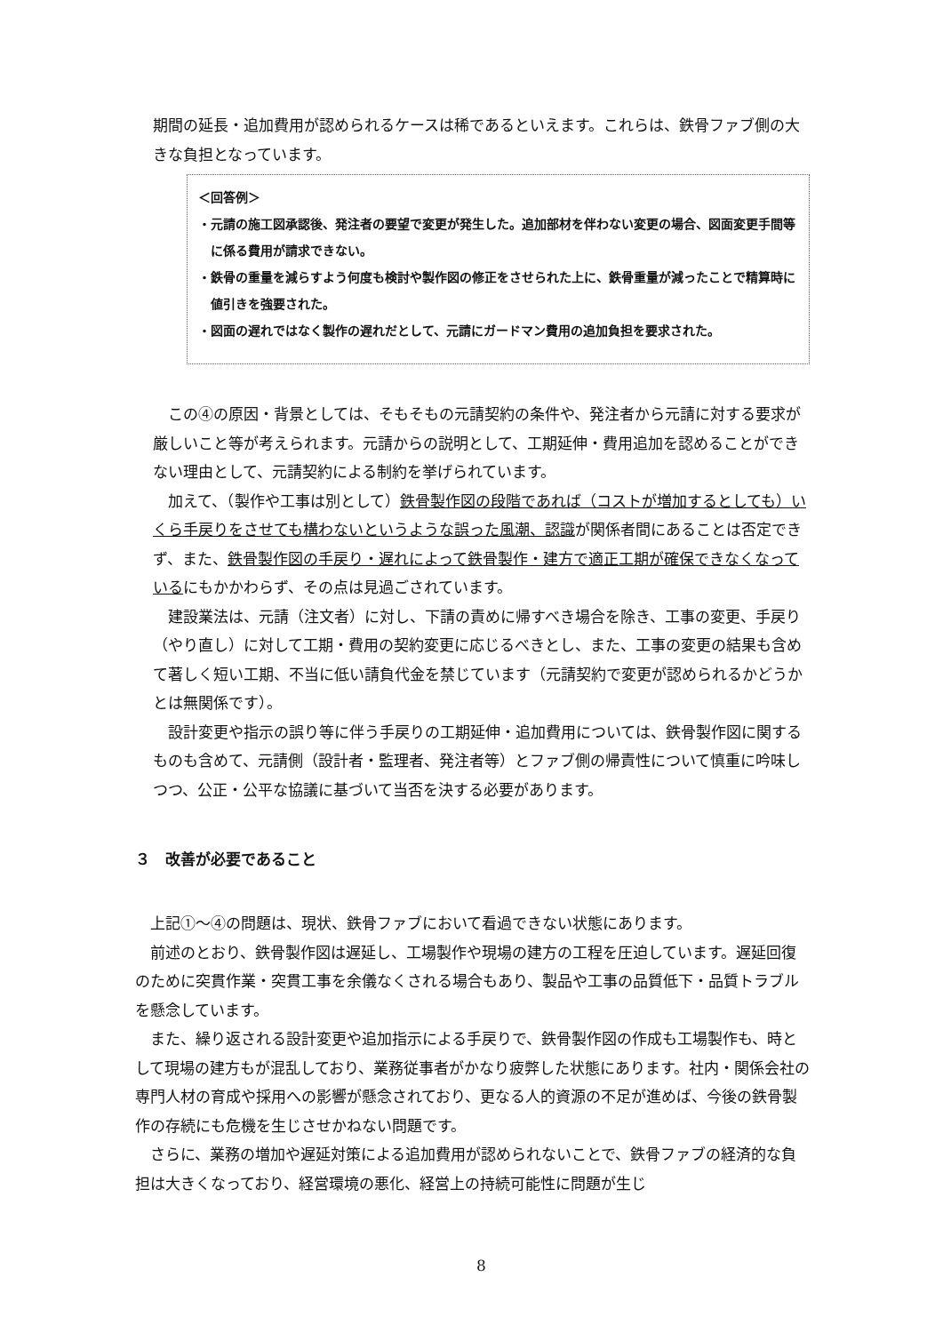期間の延長・追加費用が認められるケースは稀であるといえます。これらは、鉄骨ファブ側の大きな負担となっています。
＜回答例＞
・元請の施工図承認後、発注者の要望で変更が発生した。追加部材を伴わない変更の場合、図面変更手間等に係る費用が請求できない。
・鉄骨の重量を減らすよう何度も検討や製作図の修正をさせられた上に、鉄骨重量が減ったことで精算時に値引きを強要された。
・図面の遅れではなく製作の遅れだとして、元請にガードマン費用の追加負担を要求された。
この④の原因・背景としては、そもそもの元請契約の条件や、発注者から元請に対する要求が厳しいこと等が考えられます。元請からの説明として、工期延伸・費用追加を認めることができない理由として、元請契約による制約を挙げられています。
加えて、（製作や工事は別として）鉄骨製作図の段階であれば（コストが増加するとしても）いくら手戻りをさせても構わないというような誤った風潮、認識が関係者間にあることは否定できず、また、鉄骨製作図の手戻り・遅れによって鉄骨製作・建方で適正工期が確保できなくなっているにもかかわらず、その点は見過ごされています。
建設業法は、元請（注文者）に対し、下請の責めに帰すべき場合を除き、工事の変更、手戻り（やり直し）に対して工期・費用の契約変更に応じるべきとし、また、工事の変更の結果も含めて著しく短い工期、不当に低い請負代金を禁じています（元請契約で変更が認められるかどうかとは無関係です）。
設計変更や指示の誤り等に伴う手戻りの工期延伸・追加費用については、鉄骨製作図に関するものも含めて、元請側（設計者・監理者、発注者等）とファブ側の帰責性について慎重に吟味しつつ、公正・公平な協議に基づいて当否を決する必要があります。
３　改善が必要であること
上記①～④の問題は、現状、鉄骨ファブにおいて看過できない状態にあります。
前述のとおり、鉄骨製作図は遅延し、工場製作や現場の建方の工程を圧迫しています。遅延回復のために突貫作業・突貫工事を余儀なくされる場合もあり、製品や工事の品質低下・品質トラブルを懸念しています。
また、繰り返される設計変更や追加指示による手戻りで、鉄骨製作図の作成も工場製作も、時として現場の建方もが混乱しており、業務従事者がかなり疲弊した状態にあります。社内・関係会社の専門人材の育成や採用への影響が懸念されており、更なる人的資源の不足が進めば、今後の鉄骨製作の存続にも危機を生じさせかねない問題です。
さらに、業務の増加や遅延対策による追加費用が認められないことで、鉄骨ファブの経済的な負担は大きくなっており、経営環境の悪化、経営上の持続可能性に問題が生じ
8